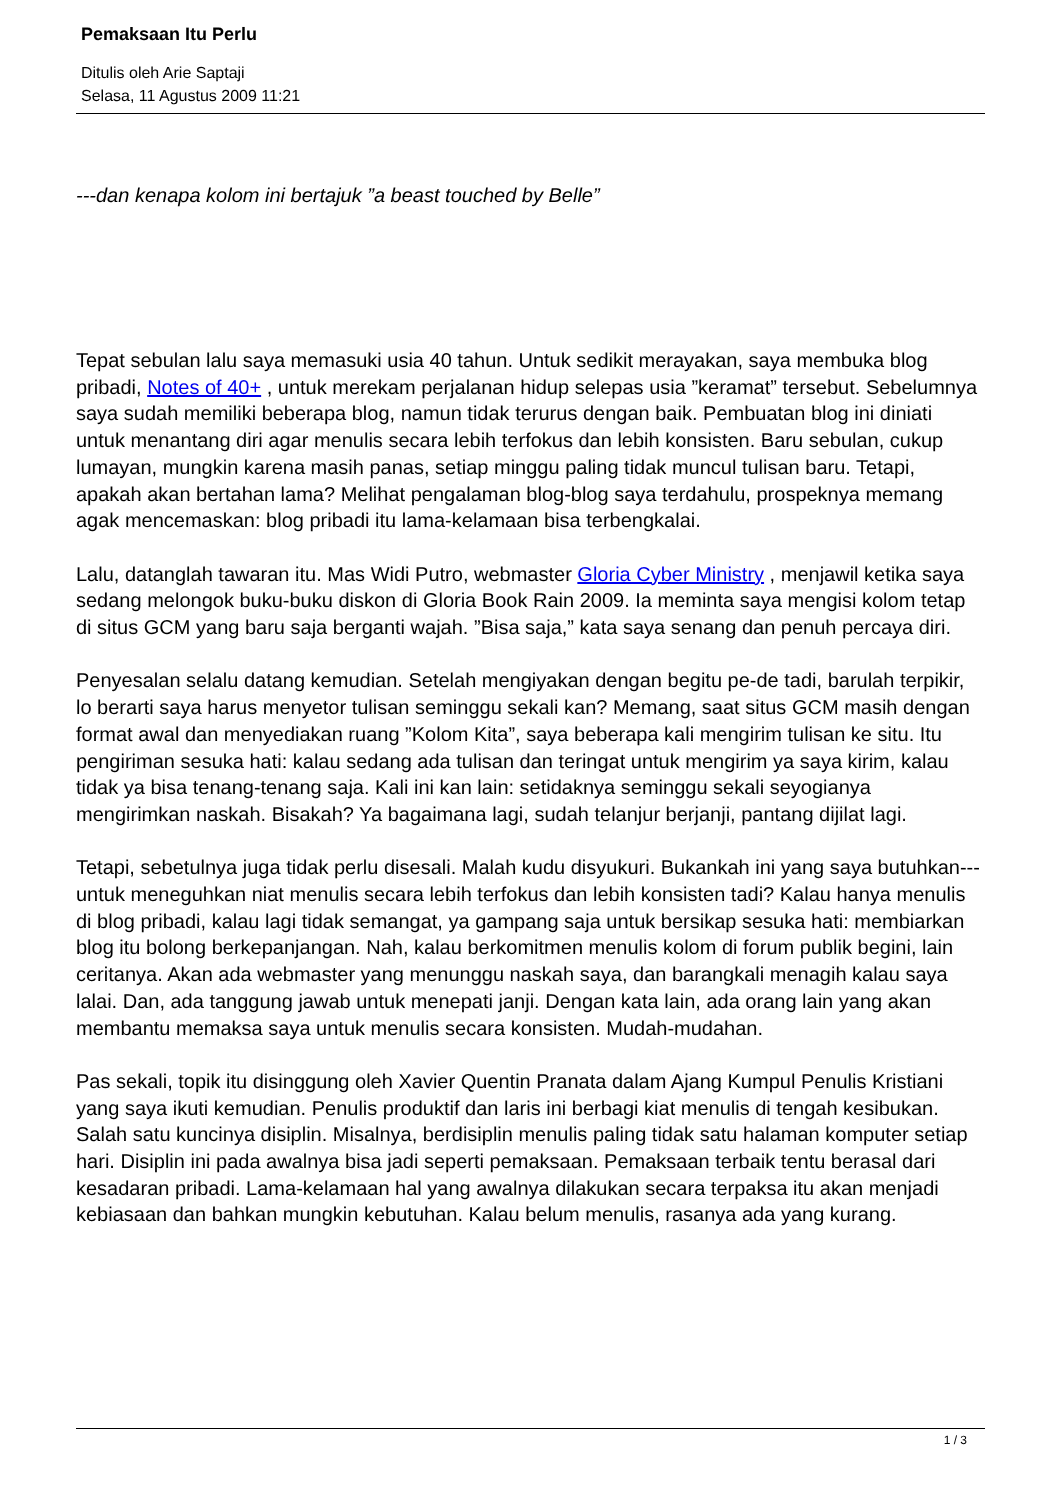Pemaksaan Itu Perlu
Ditulis oleh Arie Saptaji
Selasa, 11 Agustus 2009 11:21
---dan kenapa kolom ini bertajuk ”a beast touched by Belle”
Tepat sebulan lalu saya memasuki usia 40 tahun. Untuk sedikit merayakan, saya membuka blog pribadi, Notes of 40+ , untuk merekam perjalanan hidup selepas usia ”keramat” tersebut. Sebelumnya saya sudah memiliki beberapa blog, namun tidak terurus dengan baik. Pembuatan blog ini diniati untuk menantang diri agar menulis secara lebih terfokus dan lebih konsisten. Baru sebulan, cukup lumayan, mungkin karena masih panas, setiap minggu paling tidak muncul tulisan baru. Tetapi, apakah akan bertahan lama? Melihat pengalaman blog-blog saya terdahulu, prospeknya memang agak mencemaskan: blog pribadi itu lama-kelamaan bisa terbengkalai.
Lalu, datanglah tawaran itu. Mas Widi Putro, webmaster Gloria Cyber Ministry , menjawil ketika saya sedang melongok buku-buku diskon di Gloria Book Rain 2009. Ia meminta saya mengisi kolom tetap di situs GCM yang baru saja berganti wajah. ”Bisa saja,” kata saya senang dan penuh percaya diri.
Penyesalan selalu datang kemudian. Setelah mengiyakan dengan begitu pe-de tadi, barulah terpikir, lo berarti saya harus menyetor tulisan seminggu sekali kan? Memang, saat situs GCM masih dengan format awal dan menyediakan ruang ”Kolom Kita”, saya beberapa kali mengirim tulisan ke situ. Itu pengiriman sesuka hati: kalau sedang ada tulisan dan teringat untuk mengirim ya saya kirim, kalau tidak ya bisa tenang-tenang saja. Kali ini kan lain: setidaknya seminggu sekali seyogianya mengirimkan naskah. Bisakah? Ya bagaimana lagi, sudah telanjur berjanji, pantang dijilat lagi.
Tetapi, sebetulnya juga tidak perlu disesali. Malah kudu disyukuri. Bukankah ini yang saya butuhkan---untuk meneguhkan niat menulis secara lebih terfokus dan lebih konsisten tadi? Kalau hanya menulis di blog pribadi, kalau lagi tidak semangat, ya gampang saja untuk bersikap sesuka hati: membiarkan blog itu bolong berkepanjangan. Nah, kalau berkomitmen menulis kolom di forum publik begini, lain ceritanya. Akan ada webmaster yang menunggu naskah saya, dan barangkali menagih kalau saya lalai. Dan, ada tanggung jawab untuk menepati janji. Dengan kata lain, ada orang lain yang akan membantu memaksa saya untuk menulis secara konsisten. Mudah-mudahan.
Pas sekali, topik itu disinggung oleh Xavier Quentin Pranata dalam Ajang Kumpul Penulis Kristiani yang saya ikuti kemudian. Penulis produktif dan laris ini berbagi kiat menulis di tengah kesibukan. Salah satu kuncinya disiplin. Misalnya, berdisiplin menulis paling tidak satu halaman komputer setiap hari. Disiplin ini pada awalnya bisa jadi seperti pemaksaan. Pemaksaan terbaik tentu berasal dari kesadaran pribadi. Lama-kelamaan hal yang awalnya dilakukan secara terpaksa itu akan menjadi kebiasaan dan bahkan mungkin kebutuhan. Kalau belum menulis, rasanya ada yang kurang.
1 / 3